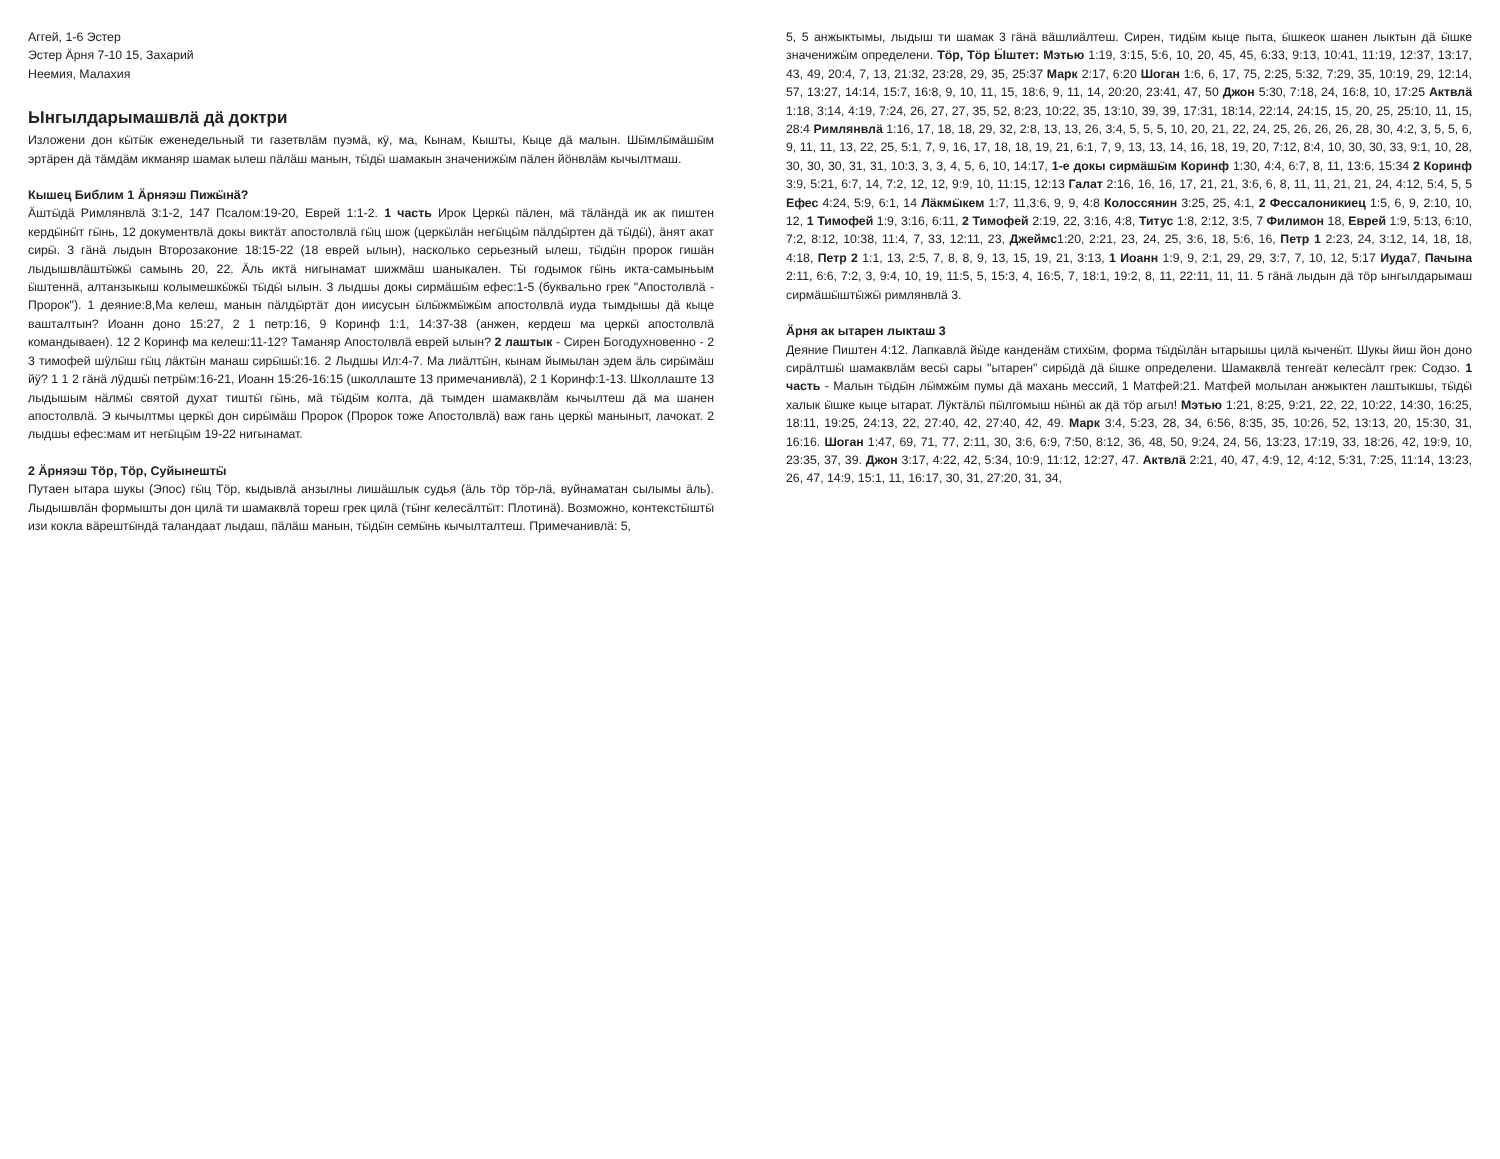Аггей, 1-6 Эстер
Эстер Ӓрня 7-10 15, Захарий
Неемия, Малахия
Ынгылдарымашвлӓ дӓ доктри
Изложени дон кӹтӹк еженедельный ти газетвлӓм пуэмӓ, кӱ, ма, Кынам, Кышты, Кыце дӓ малын. Шӹмлӹмӓшӹм эртӓрен дӓ тӓмдӓм икманяр шамак ылеш пӓлӓш манын, тӹдӹ шамакын значенижӹм пӓлен йӧнвлӓм кычылтмаш.
Кышец Библим 1 Ӓрняэш Пижӹнӓ?
Ӓштӹдӓ Римлянвлӓ 3:1-2, 147 Псалом:19-20, Еврей 1:1-2. 1 часть Ирок Церкӹ пӓлен, мӓ тӓлӓндӓ ик ак пиштен кердӹнӹт гӹнь, 12 документвлӓ докы виктӓт апостолвлӓ гӹц шож (церкӹлӓн негӹцӹм пӓлдӹртен дӓ тӹдӹ), ӓнят акат сирӹ. 3 гӓнӓ лыдын Второзаконие 18:15-22 (18 еврей ылын), насколько серьезный ылеш, тӹдӹн пророк гишӓн лыдышвлӓштӹжӹ самынь 20, 22. Ӓль иктӓ нигынамат шижмӓш шаныкален. Тӹ годымок гӹнь икта-самыньым ӹштеннӓ, алтанзыкыш колымешкӹжӹ тӹдӹ ылын. 3 лыдшы докы сирмӓшӹм ефес:1-5 (буквально грек "Апостолвлӓ - Пророк"). 1 деяние:8,Ма келеш, манын пӓлдӹртӓт дон иисусын ӹлӹжмӹжӹм апостолвлӓ иуда тымдышы дӓ кыце вашталтын? Иоанн доно 15:27, 2 1 петр:16, 9 Коринф 1:1, 14:37-38 (анжен, кердеш ма церкӹ апостолвлӓ командываен). 12 2 Коринф ма келеш:11-12? Таманяр Апостолвлӓ еврей ылын? 2 лаштык - Сирен Богодухновенно - 2 3 тимофей шӱлӹш гӹц лӓктӹн манаш сирӹшӹ:16. 2 Лыдшы Ил:4-7. Ма лиӓлтӹн, кынам йымылан эдем ӓль сирӹмӓш йӱ? 1 1 2 гӓнӓ лӱдшӹ петрӹм:16-21, Иоанн 15:26-16:15 (школлаште 13 примечанивлӓ), 2 1 Коринф:1-13. Школлаште 13 лыдышым нӓлмӹ святой духат тиштӹ гӹнь, мӓ тӹдӹм колта, дӓ тымден шамаквлӓм кычылтеш дӓ ма шанен апостолвлӓ. Э кычылтмы церкӹ дон сирӹмӓш Пророк (Пророк тоже Апостолвлӓ) важ гань церкӹ маныныт, лачокат. 2 лыдшы ефес:мам ит негӹцӹм 19-22 нигынамат.
2 Ӓрняэш Тӧр, Тӧр, Суйынештӹ
Путаен ытара шукы (Эпос) гӹц Тӧр, кыдывлӓ анзылны лишӓшлык судья (ӓль тӧр тӧр-лӓ, вуйнаматан сылымы ӓль). Лыдышвлӓн формышты дон цилӓ ти шамаквлӓ тореш грек цилӓ (тӹнг келесӓлтӹт: Плотинӓ). Возможно, контекстӹштӹ изи кокла вӓрештӹндӓ таландаат лыдаш, пӓлӓш манын, тӹдӹн семӹнь кычылталтеш. Примечанивлӓ: 5,
5, 5 анжыктымы, лыдыш ти шамак 3 гӓнӓ вӓшлиӓлтеш. Сирен, тидӹм кыце пыта, ӹшкеок шанен лыктын дӓ ӹшке значенижӹм определени. Тӧр, Тӧр Ӹштет: Мэтью 1:19, 3:15, 5:6, 10, 20, 45, 45, 6:33, 9:13, 10:41, 11:19, 12:37, 13:17, 43, 49, 20:4, 7, 13, 21:32, 23:28, 29, 35, 25:37 Марк 2:17, 6:20 Шоган 1:6, 6, 17, 75, 2:25, 5:32, 7:29, 35, 10:19, 29, 12:14, 57, 13:27, 14:14, 15:7, 16:8, 9, 10, 11, 15, 18:6, 9, 11, 14, 20:20, 23:41, 47, 50 Джон 5:30, 7:18, 24, 16:8, 10, 17:25 Актвлӓ 1:18, 3:14, 4:19, 7:24, 26, 27, 27, 35, 52, 8:23, 10:22, 35, 13:10, 39, 39, 17:31, 18:14, 22:14, 24:15, 15, 20, 25, 25:10, 11, 15, 28:4 Римлянвлӓ 1:16, 17, 18, 18, 29, 32, 2:8, 13, 13, 26, 3:4, 5, 5, 5, 10, 20, 21, 22, 24, 25, 26, 26, 26, 28, 30, 4:2, 3, 5, 5, 6, 9, 11, 11, 13, 22, 25, 5:1, 7, 9, 16, 17, 18, 18, 19, 21, 6:1, 7, 9, 13, 13, 14, 16, 18, 19, 20, 7:12, 8:4, 10, 30, 30, 33, 9:1, 10, 28, 30, 30, 30, 31, 31, 10:3, 3, 3, 4, 5, 6, 10, 14:17, 1-е докы сирмӓшӹм Коринф 1:30, 4:4, 6:7, 8, 11, 13:6, 15:34 2 Коринф 3:9, 5:21, 6:7, 14, 7:2, 12, 12, 9:9, 10, 11:15, 12:13 Галат 2:16, 16, 16, 17, 21, 21, 3:6, 6, 8, 11, 11, 21, 21, 24, 4:12, 5:4, 5, 5 Ефес 4:24, 5:9, 6:1, 14 Лӓкмӹкем 1:7, 11,3:6, 9, 9, 4:8 Колоссянин 3:25, 25, 4:1, 2 Фессалоникиец 1:5, 6, 9, 2:10, 10, 12, 1 Тимофей 1:9, 3:16, 6:11, 2 Тимофей 2:19, 22, 3:16, 4:8, Титус 1:8, 2:12, 3:5, 7 Филимон 18, Еврей 1:9, 5:13, 6:10, 7:2, 8:12, 10:38, 11:4, 7, 33, 12:11, 23, Джеймс1:20, 2:21, 23, 24, 25, 3:6, 18, 5:6, 16, Петр 1 2:23, 24, 3:12, 14, 18, 18, 4:18, Петр 2 1:1, 13, 2:5, 7, 8, 8, 9, 13, 15, 19, 21, 3:13, 1 Иоанн 1:9, 9, 2:1, 29, 29, 3:7, 7, 10, 12, 5:17 Иуда7, Пачына 2:11, 6:6, 7:2, 3, 9:4, 10, 19, 11:5, 5, 15:3, 4, 16:5, 7, 18:1, 19:2, 8, 11, 22:11, 11, 11. 5 гӓнӓ лыдын дӓ тӧр ынгылдарымаш сирмӓшӹштӹжӹ римлянвлӓ 3.
Ӓрня ак ытарен лыкташ 3
Деяние Пиштен 4:12. Лапкавлӓ йӹде канденӓм стихӹм, форма тӹдӹлӓн ытарышы цилӓ кыченӹт. Шукы йиш йон доно сирӓлтшӹ шамаквлӓм весӹ сары "ытарен" сирӹдӓ дӓ ӹшке определени. Шамаквлӓ тенгеӓт келесӓлт грек: Содзо. 1 часть - Малын тӹдӹн лӹмжӹм пумы дӓ махань мессий, 1 Матфей:21. Матфей молылан анжыктен лаштыкшы, тӹдӹ халык ӹшке кыце ытарат. Лӱктӓлӹ пӹлгомыш нӹнӹ ак дӓ тӧр агыл! Мэтью 1:21, 8:25, 9:21, 22, 22, 10:22, 14:30, 16:25, 18:11, 19:25, 24:13, 22, 27:40, 42, 27:40, 42, 49. Марк 3:4, 5:23, 28, 34, 6:56, 8:35, 35, 10:26, 52, 13:13, 20, 15:30, 31, 16:16. Шоган 1:47, 69, 71, 77, 2:11, 30, 3:6, 6:9, 7:50, 8:12, 36, 48, 50, 9:24, 24, 56, 13:23, 17:19, 33, 18:26, 42, 19:9, 10, 23:35, 37, 39. Джон 3:17, 4:22, 42, 5:34, 10:9, 11:12, 12:27, 47. Актвлӓ 2:21, 40, 47, 4:9, 12, 4:12, 5:31, 7:25, 11:14, 13:23, 26, 47, 14:9, 15:1, 11, 16:17, 30, 31, 27:20, 31, 34,